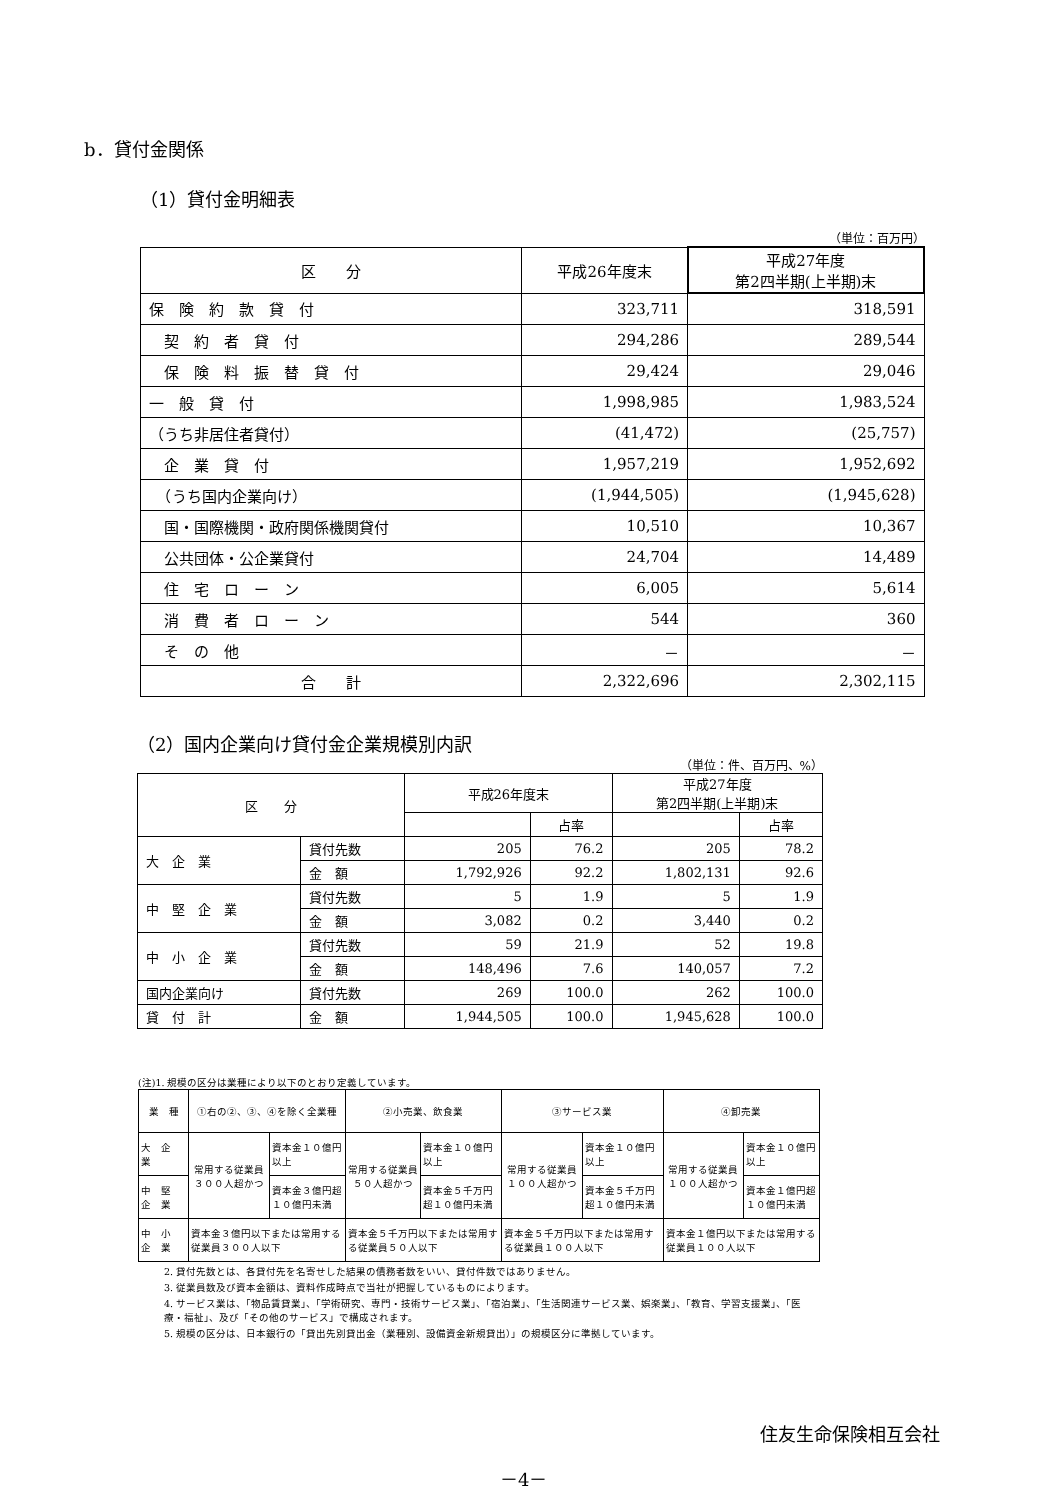b．貸付金関係
（1）貸付金明細表
（単位：百万円）
| 区 分 | 平成26年度末 | 平成27年度 第2四半期(上半期)末 |
| 保 険 約 款 貸 付 | 323,711 | 318,591 |
| 契 約 者 貸 付 | 294,286 | 289,544 |
| 保 険 料 振 替 貸 付 | 29,424 | 29,046 |
| 一 般 貸 付 | 1,998,985 | 1,983,524 |
| （うち非居住者貸付） | (41,472) | (25,757) |
| 企 業 貸 付 | 1,957,219 | 1,952,692 |
| （うち国内企業向け） | (1,944,505) | (1,945,628) |
| 国・国際機関・政府関係機関貸付 | 10,510 | 10,367 |
| 公共団体・公企業貸付 | 24,704 | 14,489 |
| 住 宅 ロ ー ン | 6,005 | 5,614 |
| 消 費 者 ロ ー ン | 544 | 360 |
| そ の 他 | － | － |
| 合 計 | 2,322,696 | 2,302,115 |
（2）国内企業向け貸付金企業規模別内訳
（単位：件、百万円、%）
| 区 分 | | 平成26年度末 | | 平成27年度 第2四半期(上半期)末 | |
| | | | 占率 | | 占率 |
| 大 企 業 | 貸付先数 | 205 | 76.2 | 205 | 78.2 |
| | 金 額 | 1,792,926 | 92.2 | 1,802,131 | 92.6 |
| 中 堅 企 業 | 貸付先数 | 5 | 1.9 | 5 | 1.9 |
| | 金 額 | 3,082 | 0.2 | 3,440 | 0.2 |
| 中 小 企 業 | 貸付先数 | 59 | 21.9 | 52 | 19.8 |
| | 金 額 | 148,496 | 7.6 | 140,057 | 7.2 |
| 国内企業向け | 貸付先数 | 269 | 100.0 | 262 | 100.0 |
| 貸 付 計 | 金 額 | 1,944,505 | 100.0 | 1,945,628 | 100.0 |
(注)1. 規模の区分は業種により以下のとおり定義しています。
| 業 種 | ①右の②、③、④を除く全業種 | | ②小売業、飲食業 | | ③サービス業 | | ④卸売業 | |
| 大 企 業 | 常用する従業員３００人超かつ | 資本金１０億円以上 | 常用する従業員５０人超かつ | 資本金１０億円以上 | 常用する従業員１００人超かつ | 資本金１０億円以上 | 常用する従業員１００人超かつ | 資本金１０億円以上 |
| 中 堅 企 業 | | 資本金３億円超１０億円未満 | | 資本金５千万円超１０億円未満 | | 資本金５千万円超１０億円未満 | | 資本金１億円超１０億円未満 |
| 中 小 企 業 | 資本金３億円以下または常用する従業員３００人以下 | | 資本金５千万円以下または常用する従業員５０人以下 | | 資本金５千万円以下または常用する従業員１００人以下 | | 資本金１億円以下または常用する従業員１００人以下 | |
2. 貸付先数とは、各貸付先を名寄せした結果の債務者数をいい、貸付件数ではありません。
3. 従業員数及び資本金額は、資料作成時点で当社が把握しているものによります。
4. サービス業は、「物品賃貸業」、「学術研究、専門・技術サービス業」、「宿泊業」、「生活関連サービス業、娯楽業」、「教育、学習支援業」、「医療・福祉」、及び「その他のサービス」で構成されます。
5. 規模の区分は、日本銀行の「貸出先別貸出金（業種別、設備資金新規貸出）」の規模区分に準拠しています。
住友生命保険相互会社
－4－